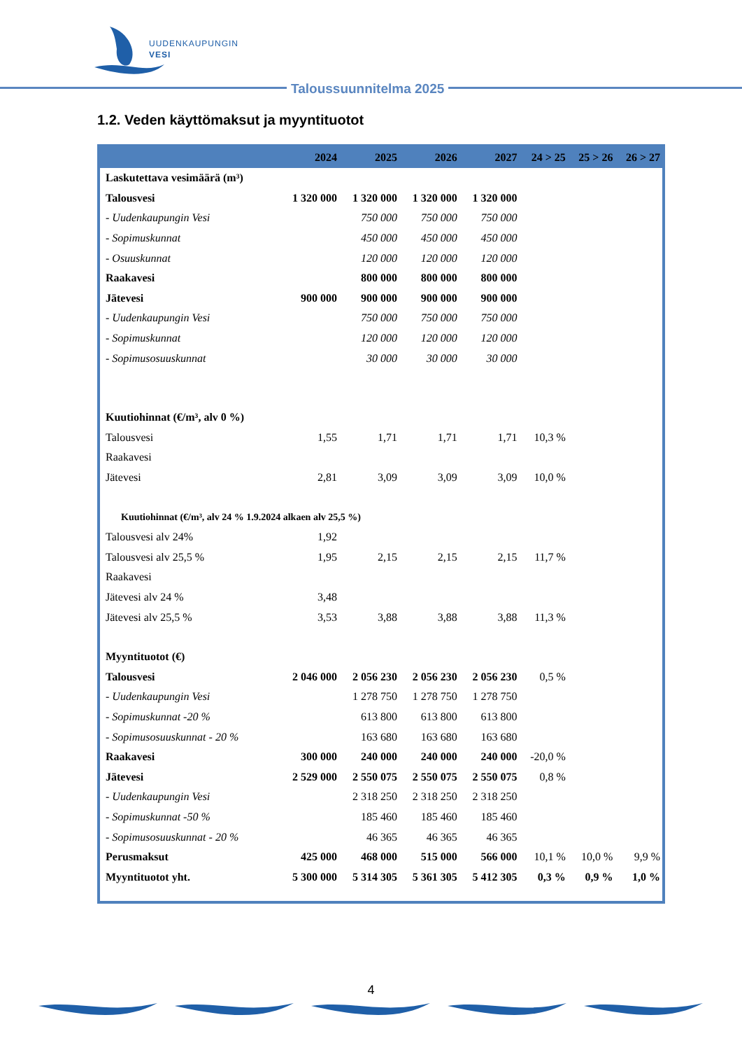UUDENKAUPUNGIN
VESI
Taloussuunnitelma 2025
1.2. Veden käyttömaksut ja myyntituotot
| | 2024 | 2025 | 2026 | 2027 | 24 > 25 | 25 > 26 | 26 > 27 |
| --- | --- | --- | --- | --- | --- | --- | --- |
| Laskutettava vesimäärä (m³) | | | | | | | |
| Talousvesi | 1 320 000 | 1 320 000 | 1 320 000 | 1 320 000 | | | |
| - Uudenkaupungin Vesi | | 750 000 | 750 000 | 750 000 | | | |
| - Sopimuskunnat | | 450 000 | 450 000 | 450 000 | | | |
| - Osuuskunnat | | 120 000 | 120 000 | 120 000 | | | |
| Raakavesi | | 800 000 | 800 000 | 800 000 | | | |
| Jätevesi | 900 000 | 900 000 | 900 000 | 900 000 | | | |
| - Uudenkaupungin Vesi | | 750 000 | 750 000 | 750 000 | | | |
| - Sopimuskunnat | | 120 000 | 120 000 | 120 000 | | | |
| - Sopimusosuuskunnat | | 30 000 | 30 000 | 30 000 | | | |
| Kuutiohinnat (€/m³, alv 0 %) | | | | | | | |
| Talousvesi | 1,55 | 1,71 | 1,71 | 1,71 | 10,3 % | | |
| Raakavesi | | | | | | | |
| Jätevesi | 2,81 | 3,09 | 3,09 | 3,09 | 10,0 % | | |
| Kuutiohinnat (€/m³, alv 24 % 1.9.2024 alkaen alv 25,5 %) | | | | | | | |
| Talousvesi alv 24% | 1,92 | | | | | | |
| Talousvesi alv 25,5 % | 1,95 | 2,15 | 2,15 | 2,15 | 11,7 % | | |
| Raakavesi | | | | | | | |
| Jätevesi alv 24 % | 3,48 | | | | | | |
| Jätevesi alv 25,5 % | 3,53 | 3,88 | 3,88 | 3,88 | 11,3 % | | |
| Myyntituotot (€) | | | | | | | |
| Talousvesi | 2 046 000 | 2 056 230 | 2 056 230 | 2 056 230 | 0,5 % | | |
| - Uudenkaupungin Vesi | | 1 278 750 | 1 278 750 | 1 278 750 | | | |
| - Sopimuskunnat -20 % | | 613 800 | 613 800 | 613 800 | | | |
| - Sopimusosuuskunnat - 20 % | | 163 680 | 163 680 | 163 680 | | | |
| Raakavesi | 300 000 | 240 000 | 240 000 | 240 000 | -20,0 % | | |
| Jätevesi | 2 529 000 | 2 550 075 | 2 550 075 | 2 550 075 | 0,8 % | | |
| - Uudenkaupungin Vesi | | 2 318 250 | 2 318 250 | 2 318 250 | | | |
| - Sopimuskunnat -50 % | | 185 460 | 185 460 | 185 460 | | | |
| - Sopimusosuuskunnat - 20 % | | 46 365 | 46 365 | 46 365 | | | |
| Perusmaksut | 425 000 | 468 000 | 515 000 | 566 000 | 10,1 % | 10,0 % | 9,9 % |
| Myyntituotot yht. | 5 300 000 | 5 314 305 | 5 361 305 | 5 412 305 | 0,3 % | 0,9 % | 1,0 % |
4